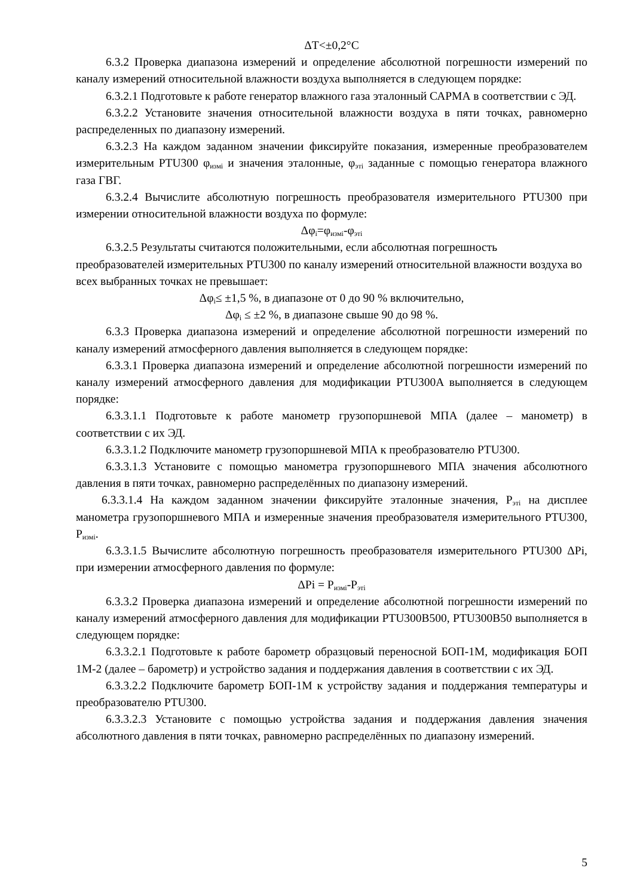ΔT<±0,2°C
6.3.2 Проверка диапазона измерений и определение абсолютной погрешности измерений по каналу измерений относительной влажности воздуха выполняется в следующем порядке:
6.3.2.1 Подготовьте к работе генератор влажного газа эталонный САРМА в соответствии с ЭД.
6.3.2.2 Установите значения относительной влажности воздуха в пяти точках, равномерно распределенных по диапазону измерений.
6.3.2.3 На каждом заданном значении фиксируйте показания, измеренные преобразователем измерительным PTU300 φ<sub>измi</sub> и значения эталонные, φ<sub>этi</sub> заданные с помощью генератора влажного газа ГВГ.
6.3.2.4 Вычислите абсолютную погрешность преобразователя измерительного PTU300 при измерении относительной влажности воздуха по формуле:
Δφ<sub>i</sub>=φ<sub>измi</sub>-φ<sub>этi</sub>
6.3.2.5 Результаты считаются положительными, если абсолютная погрешность преобразователей измерительных PTU300 по каналу измерений относительной влажности воздуха во всех выбранных точках не превышает:
Δφ<sub>i</sub>≤ ±1,5 %, в диапазоне от 0 до 90 % включительно,
Δφ<sub>i</sub> ≤ ±2 %, в диапазоне свыше 90 до 98 %.
6.3.3 Проверка диапазона измерений и определение абсолютной погрешности измерений по каналу измерений атмосферного давления выполняется в следующем порядке:
6.3.3.1 Проверка диапазона измерений и определение абсолютной погрешности измерений по каналу измерений атмосферного давления для модификации PTU300A выполняется в следующем порядке:
6.3.3.1.1 Подготовьте к работе манометр грузопоршневой МПА (далее – манометр) в соответствии с их ЭД.
6.3.3.1.2 Подключите манометр грузопоршневой МПА к преобразователю PTU300.
6.3.3.1.3 Установите с помощью манометра грузопоршневого МПА значения абсолютного давления в пяти точках, равномерно распределённых по диапазону измерений.
6.3.3.1.4 На каждом заданном значении фиксируйте эталонные значения, P<sub>этi</sub> на дисплее манометра грузопоршневого МПА и измеренные значения преобразователя измерительного PTU300, P<sub>измi</sub>.
6.3.3.1.5 Вычислите абсолютную погрешность преобразователя измерительного PTU300 ΔPi, при измерении атмосферного давления по формуле:
ΔPi = P<sub>измi</sub>-P<sub>этi</sub>
6.3.3.2 Проверка диапазона измерений и определение абсолютной погрешности измерений по каналу измерений атмосферного давления для модификации PTU300B500, PTU300B50 выполняется в следующем порядке:
6.3.3.2.1 Подготовьте к работе барометр образцовый переносной БОП-1М, модификация БОП 1М-2 (далее – барометр) и устройство задания и поддержания давления в соответствии с их ЭД.
6.3.3.2.2 Подключите барометр БОП-1М к устройству задания и поддержания температуры и преобразователю PTU300.
6.3.3.2.3 Установите с помощью устройства задания и поддержания давления значения абсолютного давления в пяти точках, равномерно распределённых по диапазону измерений.
5